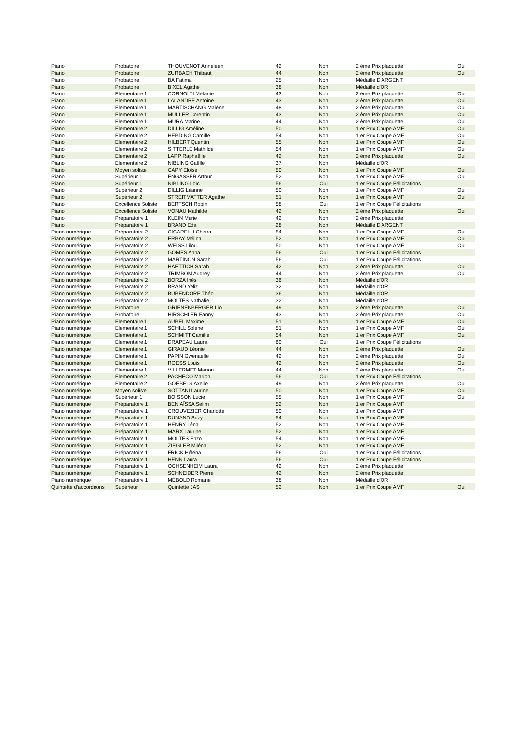| Piano | Probatoire | THOUVENOT Anneleen | 42 | Non | 2 ème Prix plaquette | Oui |
| Piano | Probatoire | ZURBACH Thibaut | 44 | Non | 2 ème Prix plaquette | Oui |
| Piano | Probatoire | BA Fatima | 25 | Non | Médaille D'ARGENT | |
| Piano | Probatoire | BIXEL Agathe | 38 | Non | Médaille d'OR | |
| Piano | Elementaire 1 | CORNOLTI Mélanie | 43 | Non | 2 ème Prix plaquette | Oui |
| Piano | Elementaire 1 | LALANDRE Antoine | 43 | Non | 2 ème Prix plaquette | Oui |
| Piano | Elementaire 1 | MARTISCHANG Malène | 48 | Non | 2 ème Prix plaquette | Oui |
| Piano | Elementaire 1 | MULLER Corentin | 43 | Non | 2 ème Prix plaquette | Oui |
| Piano | Elementaire 1 | MURA Marine | 44 | Non | 2 ème Prix plaquette | Oui |
| Piano | Elementaire 2 | DILLIG Améline | 50 | Non | 1 er Prix Coupe AMF | Oui |
| Piano | Elementaire 2 | HEBDING Camille | 54 | Non | 1 er Prix Coupe AMF | Oui |
| Piano | Elementaire 2 | HILBERT Quentin | 55 | Non | 1 er Prix Coupe AMF | Oui |
| Piano | Elementaire 2 | SITTERLE Mathilde | 54 | Non | 1 er Prix Coupe AMF | Oui |
| Piano | Elementaire 2 | LAPP Raphaëlle | 42 | Non | 2 ème Prix plaquette | Oui |
| Piano | Elementaire 2 | NIBLING Gaëlle | 37 | Non | Médaille d'OR | |
| Piano | Moyen soliste | CAPY Eloïse | 50 | Non | 1 er Prix Coupe AMF | Oui |
| Piano | Supérieur 1 | ENGASSER Arthur | 52 | Non | 1 er Prix Coupe AMF | Oui |
| Piano | Supérieur 1 | NIBLING Loïc | 56 | Oui | 1 er Prix Coupe Félicitations | |
| Piano | Supérieur 2 | DILLIG Léanne | 50 | Non | 1 er Prix Coupe AMF | Oui |
| Piano | Supérieur 2 | STREITMATTER Agathe | 51 | Non | 1 er Prix Coupe AMF | Oui |
| Piano | Excellence Soliste | BERTSCH Robin | 58 | Oui | 1 er Prix Coupe Félicitations | |
| Piano | Excellence Soliste | VONAU Mathilde | 42 | Non | 2 ème Prix plaquette | Oui |
| Piano | Préparatoire 1 | KLEIN Marie | 42 | Non | 2 ème Prix plaquette | |
| Piano | Préparatoire 1 | BRAND Eda | 28 | Non | Médaille D'ARGENT | |
| Piano numérique | Préparatoire 2 | CICARELLI Chiara | 54 | Non | 1 er Prix Coupe AMF | Oui |
| Piano numérique | Préparatoire 2 | ERBAY Mélina | 52 | Non | 1 er Prix Coupe AMF | Oui |
| Piano numérique | Préparatoire 2 | WEISS Lilou | 50 | Non | 1 er Prix Coupe AMF | Oui |
| Piano numérique | Préparatoire 2 | GOMES Anna | 56 | Oui | 1 er Prix Coupe Félicitations | |
| Piano numérique | Préparatoire 2 | MARTINON Sarah | 56 | Oui | 1 er Prix Coupe Félicitations | |
| Piano numérique | Préparatoire 2 | HAETTICH Sarah | 42 | Non | 2 ème Prix plaquette | Oui |
| Piano numérique | Préparatoire 2 | TRIMBOM Audrey | 44 | Non | 2 ème Prix plaquette | Oui |
| Piano numérique | Préparatoire 2 | BORZA Inès | 36 | Non | Médaille d'OR | |
| Piano numérique | Préparatoire 2 | BRAND Yeliz | 32 | Non | Médaille d'OR | |
| Piano numérique | Préparatoire 2 | BUBENDORF Théo | 36 | Non | Médaille d'OR | |
| Piano numérique | Préparatoire 2 | MOLTES Nathalie | 32 | Non | Médaille d'OR | |
| Piano numérique | Probatoire | GRIENENBERGER Lio | 49 | Non | 2 ème Prix plaquette | Oui |
| Piano numérique | Probatoire | HIRSCHLER Fanny | 43 | Non | 2 ème Prix plaquette | Oui |
| Piano numérique | Elementaire 1 | AUBEL Maxime | 51 | Non | 1 er Prix Coupe AMF | Oui |
| Piano numérique | Elementaire 1 | SCHILL Solène | 51 | Non | 1 er Prix Coupe AMF | Oui |
| Piano numérique | Elementaire 1 | SCHMITT Camille | 54 | Non | 1 er Prix Coupe AMF | Oui |
| Piano numérique | Elementaire 1 | DRAPEAU Laura | 60 | Oui | 1 er Prix Coupe Félicitations | |
| Piano numérique | Elementaire 1 | GIRAUD Léonie | 44 | Non | 2 ème Prix plaquette | Oui |
| Piano numérique | Elementaire 1 | PAPIN Gwenaelle | 42 | Non | 2 ème Prix plaquette | Oui |
| Piano numérique | Elementaire 1 | ROESS Louis | 42 | Non | 2 ème Prix plaquette | Oui |
| Piano numérique | Elementaire 1 | VILLERMET Manon | 44 | Non | 2 ème Prix plaquette | Oui |
| Piano numérique | Elementaire 2 | PACHECO Marion | 56 | Oui | 1 er Prix Coupe Félicitations | |
| Piano numérique | Elementaire 2 | GOËBELS Axelle | 49 | Non | 2 ème Prix plaquette | Oui |
| Piano numérique | Moyen soliste | SOTTANI Laurine | 50 | Non | 1 er Prix Coupe AMF | Oui |
| Piano numérique | Supérieur 1 | BOISSON Lucie | 55 | Non | 1 er Prix Coupe AMF | Oui |
| Piano numérique | Préparatoire 1 | BEN AÏSSA Selim | 52 | Non | 1 er Prix Coupe AMF | |
| Piano numérique | Préparatoire 1 | CROUVEZIER Charlotte | 50 | Non | 1 er Prix Coupe AMF | |
| Piano numérique | Préparatoire 1 | DUNAND Suzy | 54 | Non | 1 er Prix Coupe AMF | |
| Piano numérique | Préparatoire 1 | HENRY Léna | 52 | Non | 1 er Prix Coupe AMF | |
| Piano numérique | Préparatoire 1 | MARX Laurine | 52 | Non | 1 er Prix Coupe AMF | |
| Piano numérique | Préparatoire 1 | MOLTES Enzo | 54 | Non | 1 er Prix Coupe AMF | |
| Piano numérique | Préparatoire 1 | ZIEGLER Miléna | 52 | Non | 1 er Prix Coupe AMF | |
| Piano numérique | Préparatoire 1 | FRICK Héléna | 56 | Oui | 1 er Prix Coupe Félicitations | |
| Piano numérique | Préparatoire 1 | HENN Laura | 56 | Oui | 1 er Prix Coupe Félicitations | |
| Piano numérique | Préparatoire 1 | OCHSENHEIM Laura | 42 | Non | 2 ème Prix plaquette | |
| Piano numérique | Préparatoire 1 | SCHNEIDER Pierre | 42 | Non | 2 ème Prix plaquette | |
| Piano numérique | Préparatoire 1 | MEBOLD Romane | 38 | Non | Médaille d'OR | |
| Quintette d'accordéons | Supérieur | Quintette JAS | 52 | Non | 1 er Prix Coupe AMF | Oui |